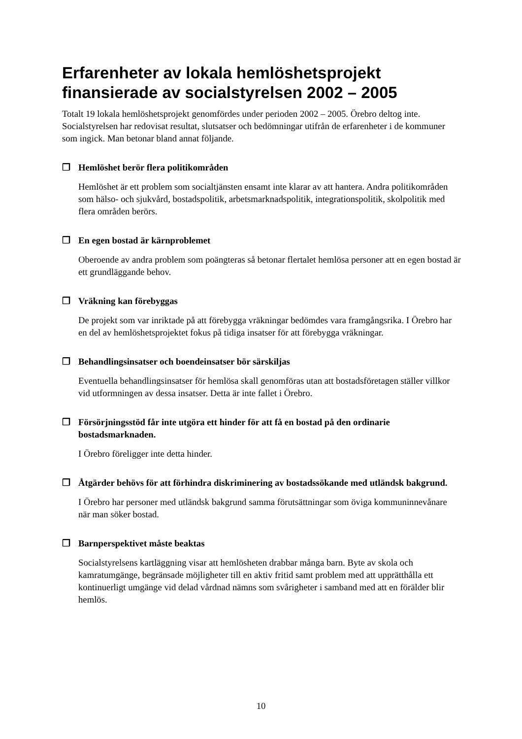Erfarenheter av lokala hemlöshetsprojekt finansierade av socialstyrelsen 2002 – 2005
Totalt 19 lokala hemlöshetsprojekt genomfördes under perioden 2002 – 2005. Örebro deltog inte. Socialstyrelsen har redovisat resultat, slutsatser och bedömningar utifrån de erfarenheter i de kommuner som ingick. Man betonar bland annat följande.
❒ Hemlöshet berör flera politikområden
Hemlöshet är ett problem som socialtjänsten ensamt inte klarar av att hantera. Andra politikområden som hälso- och sjukvård, bostadspolitik, arbetsmarknadspolitik, integrationspolitik, skolpolitik med flera områden berörs.
❒ En egen bostad är kärnproblemet
Oberoende av andra problem som poängteras så betonar flertalet hemlösa personer att en egen bostad är ett grundläggande behov.
❒ Vräkning kan förebyggas
De projekt som var inriktade på att förebygga vräkningar bedömdes vara framgångsrika. I Örebro har en del av hemlöshetsprojektet fokus på tidiga insatser för att förebygga vräkningar.
❒ Behandlingsinsatser och boendeinsatser bör särskiljas
Eventuella behandlingsinsatser för hemlösa skall genomföras utan att bostadsföretagen ställer villkor vid utformningen av dessa insatser. Detta är inte fallet i Örebro.
❒ Försörjningsstöd får inte utgöra ett hinder för att få en bostad på den ordinarie bostadsmarknaden.
I Örebro föreligger inte detta hinder.
❒ Åtgärder behövs för att förhindra diskriminering av bostadssökande med utländsk bakgrund.
I Örebro har personer med utländsk bakgrund samma förutsättningar som öviga kommuninnevånare när man söker bostad.
❒ Barnperspektivet måste beaktas
Socialstyrelsens kartläggning visar att hemlösheten drabbar många barn. Byte av skola och kamratumgänge, begränsade möjligheter till en aktiv fritid samt problem med att upprätthålla ett kontinuerligt umgänge vid delad vårdnad nämns som svårigheter i samband med att en förälder blir hemlös.
10